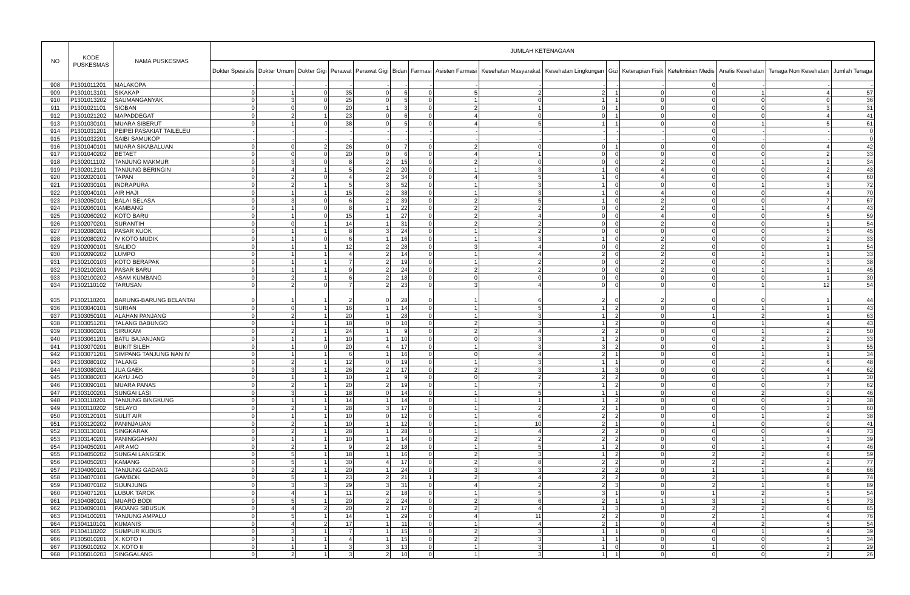| NO | KODE PUSKESMAS | NAMA PUSKESMAS | JUMLAH KETENAGAAN | | | | | | | | | | | | | | | |
| --- | --- | --- | --- | --- | --- | --- | --- | --- | --- | --- | --- | --- | --- | --- | --- | --- | --- | --- |
| | | | Dokter Spesialis | Dokter Umum | Dokter Gigi | Perawat | Perawat Gigi | Bidan | Farmasi | Asisten Farmasi | Kesehatan Masyarakat | Kesehatan Lingkungan | Gizi | Keterapian Fisik | Keteknisian Medis | Analis Kesehatan | Tenaga Non Kesehatan | Jumlah Tenaga |
| 908 | P1301011201 | MALAKOPA | - | - | - | - | - | - | - | - | - | - | - | - | 0 | - | - | - |
| 909 | P1301013101 | SIKAKAP | 0 | 1 | 0 | 35 | 0 | 6 | 0 | 5 | 2 | 2 | 1 | 0 | 0 | 1 | 4 | 57 |
| 910 | P1301013202 | SAUMANGANYAK | 0 | 3 | 0 | 25 | 0 | 5 | 0 | 1 | 0 | 1 | 1 | 0 | 0 | 0 | 0 | 36 |
| 911 | P1301021101 | SIOBAN | 0 | 0 | 0 | 20 | 1 | 3 | 0 | 2 | 1 | 0 | 1 | 0 | 0 | 0 | 3 | 31 |
| 912 | P1301021202 | MAPADDEGAT | 0 | 2 | 1 | 23 | 0 | 6 | 0 | 4 | 0 | 0 | 1 | 0 | 0 | 0 | 4 | 41 |
| 913 | P1301030101 | MUARA SIBERUT | 0 | 1 | 0 | 38 | 0 | 5 | 0 | 4 | 5 | 1 | 1 | 0 | 0 | 1 | 5 | 61 |
| 914 | P1301031201 | PEIPEI PASAKIAT TAILELEU | - | - | - | - | - | - | - | - | - | - | - | - | 0 | - | - | 0 |
| 915 | P1301032201 | SAIBI SAMUKOP | - | - | - | - | - | - | - | - | - | - | - | - | 0 | - | - | 0 |
| 916 | P1301040101 | MUARA SIKABALUAN | 0 | 0 | 2 | 26 | 0 | 7 | 0 | 2 | 0 | 0 | 1 | 0 | 0 | 0 | 4 | 42 |
| 917 | P1301040202 | BETAET | 0 | 0 | 0 | 20 | 0 | 6 | 0 | 4 | 1 | 0 | 0 | 0 | 0 | 0 | 2 | 33 |
| 918 | P1302011102 | TANJUNG MAKMUR | 0 | 3 | 0 | 8 | 2 | 15 | 0 | 2 | 0 | 0 | 0 | 2 | 0 | 1 | 1 | 34 |
| 919 | P1302012101 | TANJUNG BERINGIN | 0 | 4 | 1 | 5 | 2 | 20 | 0 | 1 | 3 | 1 | 0 | 4 | 0 | 0 | 2 | 43 |
| 920 | P1302020101 | TAPAN | 0 | 2 | 0 | 4 | 2 | 34 | 0 | 4 | 5 | 1 | 0 | 4 | 0 | 0 | 4 | 60 |
| 921 | P1302030101 | INDRAPURA | 0 | 2 | 1 | 5 | 3 | 52 | 0 | 1 | 3 | 1 | 0 | 0 | 0 | 1 | 3 | 72 |
| 922 | P1302040101 | AIR HAJI | 0 | 1 | 1 | 15 | 2 | 38 | 0 | 1 | 3 | 1 | 0 | 4 | 0 | 0 | 4 | 70 |
| 923 | P1302050101 | BALAI SELASA | 0 | 3 | 0 | 6 | 2 | 39 | 0 | 2 | 5 | 1 | 0 | 2 | 0 | 0 | 7 | 67 |
| 924 | P1302060101 | KAMBANG | 0 | 1 | 0 | 8 | 1 | 22 | 0 | 2 | 2 | 0 | 0 | 2 | 0 | 1 | 4 | 43 |
| 925 | P1302060202 | KOTO BARU | 0 | 1 | 0 | 15 | 1 | 27 | 0 | 2 | 4 | 0 | 0 | 4 | 0 | 0 | 5 | 59 |
| 926 | P1302070201 | SURANTIH | 0 | 0 | 1 | 14 | 1 | 31 | 0 | 2 | 2 | 0 | 0 | 2 | 0 | 0 | 1 | 54 |
| 927 | P1302080201 | PASAR KUOK | 0 | 1 | 1 | 8 | 3 | 24 | 0 | 1 | 2 | 0 | 0 | 0 | 0 | 0 | 5 | 45 |
| 928 | P1302080202 | IV KOTO MUDIK | 0 | 1 | 0 | 6 | 1 | 16 | 0 | 1 | 3 | 1 | 0 | 2 | 0 | 0 | 2 | 33 |
| 929 | P1302090101 | SALIDO | 0 | 1 | 1 | 12 | 2 | 28 | 0 | 3 | 4 | 0 | 0 | 2 | 0 | 0 | 1 | 54 |
| 930 | P1302090202 | LUMPO | 0 | 1 | 1 | 4 | 2 | 14 | 0 | 1 | 4 | 2 | 0 | 2 | 0 | 1 | 1 | 33 |
| 931 | P1302100103 | KOTO BERAPAK | 0 | 1 | 1 | 7 | 2 | 19 | 0 | 1 | 2 | 0 | 0 | 2 | 0 | 0 | 3 | 38 |
| 932 | P1302100201 | PASAR BARU | 0 | 1 | 1 | 9 | 2 | 24 | 0 | 2 | 2 | 0 | 0 | 2 | 0 | 1 | 1 | 45 |
| 933 | P1302100202 | ASAM KUMBANG | 0 | 2 | 1 | 6 | 2 | 18 | 0 | 0 | 0 | 0 | 0 | 0 | 0 | 0 | 1 | 30 |
| 934 | P1302110102 | TARUSAN | 0 | 2 | 0 | 7 | 2 | 23 | 0 | 3 | 4 | 0 | 0 | 0 | 0 | 1 | 12 | 54 |
| 935 | P1302110201 | BARUNG-BARUNG BELANTAI | 0 | 1 | 1 | 2 | 0 | 28 | 0 | 1 | 6 | 2 | 0 | 2 | 0 | 0 | 1 | 44 |
| 936 | P1303040101 | SURIAN | 0 | 0 | 1 | 16 | 1 | 14 | 0 | 1 | 5 | 1 | 2 | 0 | 0 | 1 | 1 | 43 |
| 937 | P1303050101 | ALAHAN PANJANG | 0 | 2 | 1 | 20 | 1 | 28 | 0 | 1 | 3 | 1 | 2 | 0 | 1 | 2 | 1 | 63 |
| 938 | P1303051201 | TALANG BABUNGO | 0 | 1 | 1 | 18 | 0 | 10 | 0 | 2 | 3 | 1 | 2 | 0 | 0 | 1 | 4 | 43 |
| 939 | P1303060201 | SIRUKAM | 0 | 2 | 1 | 24 | 1 | 9 | 0 | 2 | 4 | 2 | 2 | 0 | 0 | 1 | 2 | 50 |
| 940 | P1303061201 | BATU BAJANJANG | 0 | 1 | 1 | 10 | 1 | 10 | 0 | 0 | 3 | 1 | 2 | 0 | 0 | 2 | 2 | 33 |
| 941 | P1303070201 | BUKIT SILEH | 0 | 1 | 0 | 20 | 4 | 17 | 0 | 1 | 3 | 3 | 2 | 0 | 0 | 1 | 3 | 55 |
| 942 | P1303071201 | SIMPANG TANJUNG NAN IV | 0 | 1 | 1 | 6 | 1 | 16 | 0 | 0 | 4 | 2 | 1 | 0 | 0 | 1 | 1 | 34 |
| 943 | P1303080102 | TALANG | 0 | 2 | 1 | 12 | 0 | 19 | 0 | 1 | 3 | 1 | 1 | 0 | 0 | 2 | 6 | 48 |
| 944 | P1303080201 | JUA GAEK | 0 | 3 | 1 | 26 | 2 | 17 | 0 | 2 | 3 | 1 | 3 | 0 | 0 | 0 | 4 | 62 |
| 945 | P1303080203 | KAYU JAO | 0 | 1 | 1 | 10 | 1 | 9 | 0 | 0 | 2 | 2 | 2 | 0 | 0 | 1 | 1 | 30 |
| 946 | P1303090101 | MUARA PANAS | 0 | 2 | 1 | 20 | 2 | 19 | 0 | 1 | 7 | 1 | 2 | 0 | 0 | 0 | 7 | 62 |
| 947 | P1303100201 | SUNGAI LASI | 0 | 3 | 1 | 18 | 0 | 14 | 0 | 1 | 5 | 1 | 1 | 0 | 0 | 2 | 0 | 46 |
| 948 | P1303110201 | TANJUNG BINGKUNG | 0 | 1 | 1 | 14 | 1 | 14 | 0 | 1 | 1 | 1 | 2 | 0 | 0 | 0 | 2 | 38 |
| 949 | P1303110202 | SELAYO | 0 | 2 | 1 | 28 | 3 | 17 | 0 | 1 | 2 | 2 | 1 | 0 | 0 | 0 | 3 | 60 |
| 950 | P1303120101 | SULIT AIR | 0 | 1 | 1 | 10 | 0 | 12 | 0 | 1 | 6 | 2 | 2 | 0 | 0 | 1 | 2 | 38 |
| 951 | P1303120202 | PANINJAUAN | 0 | 2 | 1 | 10 | 1 | 12 | 0 | 1 | 10 | 2 | 1 | 0 | 1 | 0 | 0 | 41 |
| 952 | P1303130101 | SINGKARAK | 0 | 2 | 1 | 28 | 1 | 28 | 0 | 1 | 4 | 2 | 2 | 0 | 0 | 0 | 4 | 73 |
| 953 | P1303140201 | PANINGGAHAN | 0 | 1 | 1 | 10 | 1 | 14 | 0 | 2 | 2 | 2 | 2 | 0 | 0 | 1 | 3 | 39 |
| 954 | P1304050201 | AIR AMO | 0 | 2 | 1 | 9 | 2 | 18 | 0 | 1 | 5 | 1 | 2 | 0 | 0 | 1 | 4 | 46 |
| 955 | P1304050202 | SUNGAI LANGSEK | 0 | 5 | 1 | 18 | 1 | 16 | 0 | 2 | 3 | 1 | 2 | 0 | 2 | 2 | 6 | 59 |
| 956 | P1304050203 | KAMANG | 0 | 5 | 1 | 30 | 4 | 17 | 0 | 2 | 8 | 2 | 2 | 0 | 2 | 2 | 2 | 77 |
| 957 | P1304060101 | TANJUNG GADANG | 0 | 2 | 1 | 20 | 1 | 24 | 0 | 3 | 3 | 2 | 2 | 0 | 1 | 1 | 6 | 66 |
| 958 | P1304070101 | GAMBOK | 0 | 5 | 1 | 23 | 2 | 21 | 1 | 2 | 4 | 2 | 2 | 0 | 2 | 1 | 8 | 74 |
| 959 | P1304070102 | SIJUNJUNG | 0 | 3 | 3 | 29 | 3 | 31 | 0 | 4 | 2 | 2 | 3 | 0 | 2 | 1 | 6 | 89 |
| 960 | P1304071201 | LUBUK TAROK | 0 | 4 | 1 | 11 | 2 | 18 | 0 | 1 | 5 | 3 | 1 | 0 | 1 | 2 | 5 | 54 |
| 961 | P1304080101 | MUARO BODI | 0 | 5 | 1 | 20 | 2 | 24 | 0 | 2 | 6 | 2 | 1 | 1 | 3 | 1 | 5 | 73 |
| 962 | P1304090101 | PADANG SIBUSUK | 0 | 4 | 2 | 20 | 2 | 17 | 0 | 2 | 4 | 1 | 3 | 0 | 2 | 2 | 6 | 65 |
| 963 | P1304100201 | TANJUNG AMPALU | 0 | 5 | 1 | 14 | 1 | 29 | 0 | 4 | 11 | 2 | 2 | 0 | 2 | 1 | 4 | 76 |
| 964 | P1304110101 | KUMANIS | 0 | 4 | 2 | 17 | 1 | 11 | 0 | 1 | 4 | 2 | 1 | 0 | 4 | 2 | 5 | 54 |
| 965 | P1304110202 | SUMPUR KUDUS | 0 | 3 | 1 | 7 | 1 | 15 | 0 | 2 | 3 | 1 | 1 | 0 | 0 | 1 | 4 | 39 |
| 966 | P1305010201 | X. KOTO I | 0 | 1 | 1 | 4 | 1 | 15 | 0 | 2 | 3 | 1 | 1 | 0 | 0 | 0 | 5 | 34 |
| 967 | P1305010202 | X. KOTO II | 0 | 1 | 1 | 3 | 3 | 13 | 0 | 1 | 3 | 1 | 0 | 0 | 1 | 0 | 2 | 29 |
| 968 | P1305010203 | SINGGALANG | 0 | 2 | 1 | 3 | 2 | 10 | 0 | 1 | 3 | 1 | 1 | 0 | 0 | 0 | 2 | 26 |